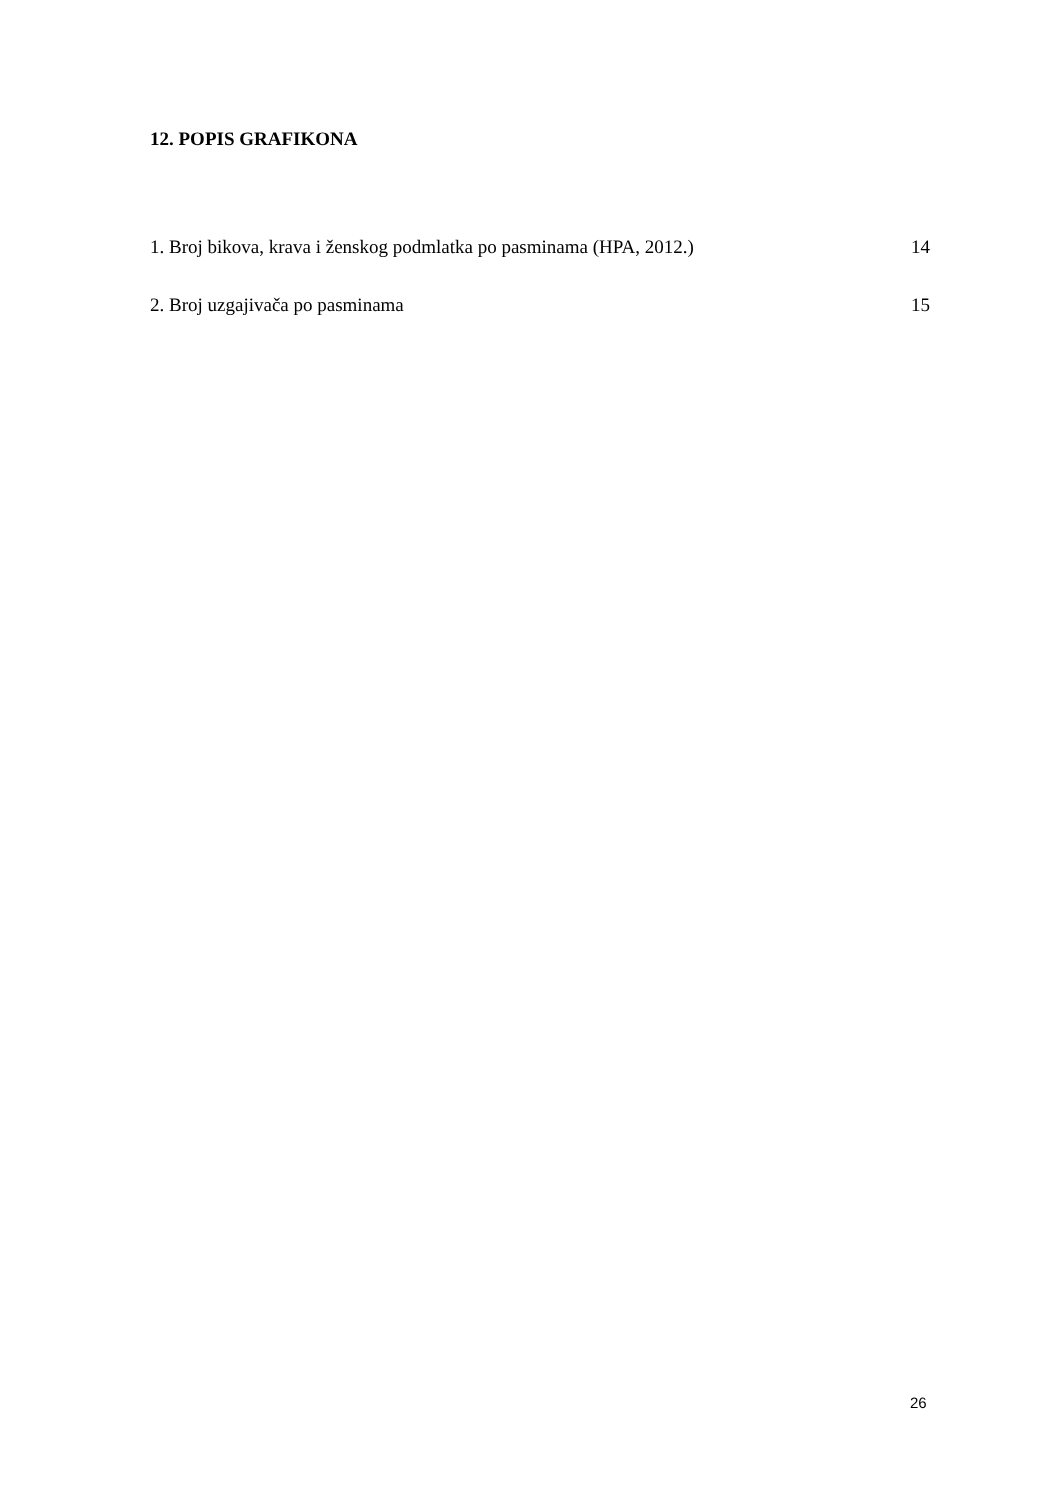12. POPIS GRAFIKONA
1. Broj bikova, krava i ženskog podmlatka po pasminama (HPA, 2012.) 14
2. Broj uzgajivača po pasminama 15
26